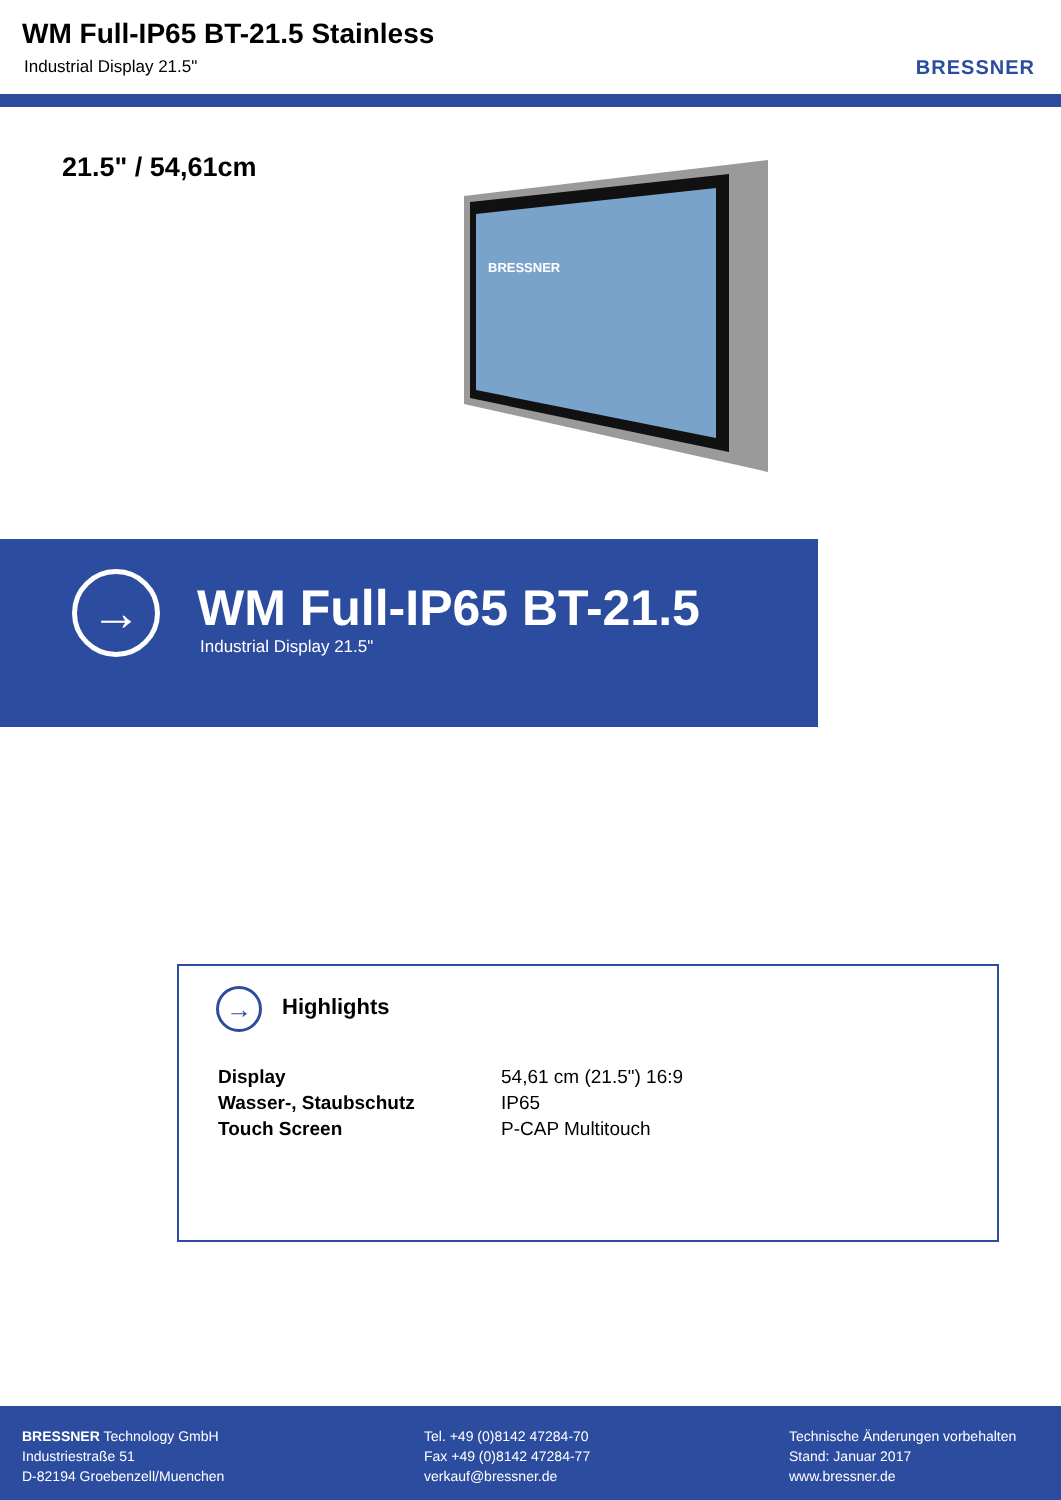WM Full-IP65 BT-21.5 Stainless
Industrial Display 21.5" BRESSNER
21.5" / 54,61cm
BRESSNER
→ WM Full-IP65 BT-21.5
Industrial Display 21.5"
→ Highlights
| Display | 54,61 cm (21.5") 16:9 |
| Wasser-, Staubschutz | IP65 |
| Touch Screen | P-CAP Multitouch |
BRESSNER Technology GmbH
Industriestraße 51
D-82194 Groebenzell/Muenchen
Tel. +49 (0)8142 47284-70
Fax +49 (0)8142 47284-77
verkauf@bressner.de
Technische Änderungen vorbehalten
Stand: Januar 2017
www.bressner.de